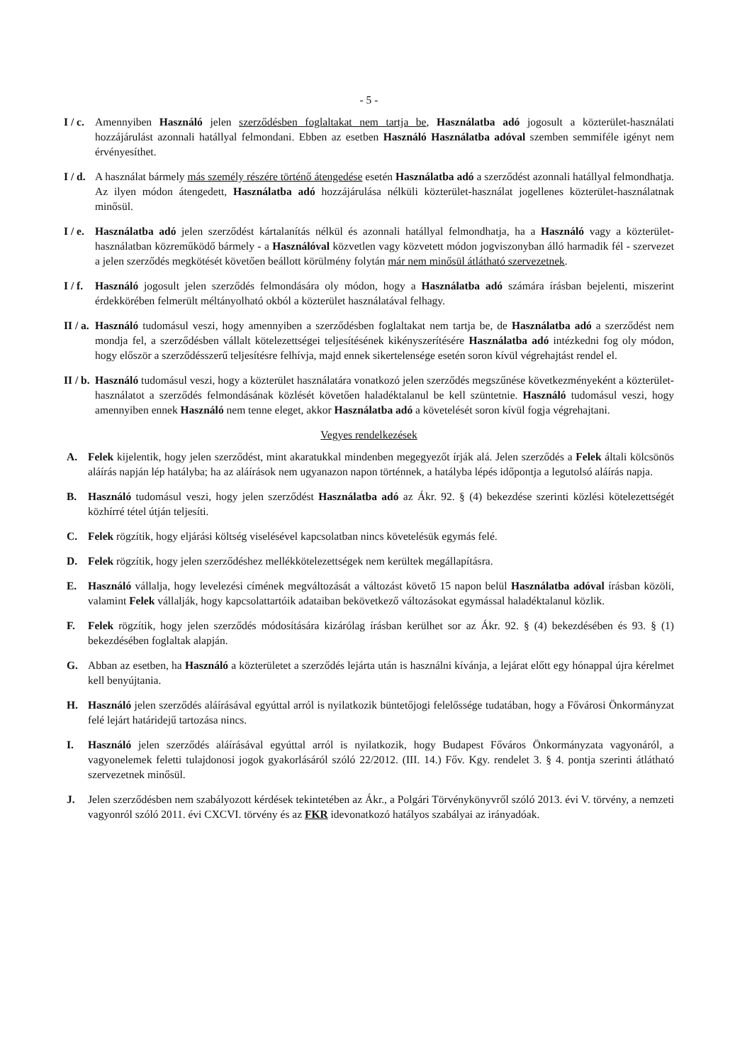- 5 -
I / c.
Amennyiben Használó jelen szerződésben foglaltakat nem tartja be, Használatba adó jogosult a közterület-használati hozzájárulást azonnali hatállyal felmondani. Ebben az esetben Használó Használatba adóval szemben semmiféle igényt nem érvényesíthet.
I / d.
A használat bármely más személy részére történő átengedése esetén Használatba adó a szerződést azonnali hatállyal felmondhatja. Az ilyen módon átengedett, Használatba adó hozzájárulása nélküli közterület-használat jogellenes közterület-használatnak minősül.
I / e.
Használatba adó jelen szerződést kártalanítás nélkül és azonnali hatállyal felmondhatja, ha a Használó vagy a közterület-használatban közreműködő bármely - a Használóval közvetlen vagy közvetett módon jogviszonyban álló harmadik fél - szervezet a jelen szerződés megkötését követően beállott körülmény folytán már nem minősül átlátható szervezetnek.
I / f.
Használó jogosult jelen szerződés felmondására oly módon, hogy a Használatba adó számára írásban bejelenti, miszerint érdekkörében felmerült méltányolható okból a közterület használatával felhagy.
II / a.
Használó tudomásul veszi, hogy amennyiben a szerződésben foglaltakat nem tartja be, de Használatba adó a szerződést nem mondja fel, a szerződésben vállalt kötelezettségei teljesítésének kikényszerítésére Használatba adó intézkedni fog oly módon, hogy először a szerződésszerű teljesítésre felhívja, majd ennek sikertelensége esetén soron kívül végrehajtást rendel el.
II / b.
Használó tudomásul veszi, hogy a közterület használatára vonatkozó jelen szerződés megszűnése következményeként a közterület-használatot a szerződés felmondásának közlését követően haladéktalanul be kell szüntetnie. Használó tudomásul veszi, hogy amennyiben ennek Használó nem tenne eleget, akkor Használatba adó a követelését soron kívül fogja végrehajtani.
Vegyes rendelkezések
A. Felek kijelentik, hogy jelen szerződést, mint akaratukkal mindenben megegyezőt írják alá. Jelen szerződés a Felek általi kölcsönös aláírás napján lép hatályba; ha az aláírások nem ugyanazon napon történnek, a hatályba lépés időpontja a legutolsó aláírás napja.
B. Használó tudomásul veszi, hogy jelen szerződést Használatba adó az Ákr. 92. § (4) bekezdése szerinti közlési kötelezettségét közhírré tétel útján teljesíti.
C. Felek rögzítik, hogy eljárási költség viselésével kapcsolatban nincs követelésük egymás felé.
D. Felek rögzítik, hogy jelen szerződéshez mellékkötelezettségek nem kerültek megállapításra.
E. Használó vállalja, hogy levelezési címének megváltozását a változást követő 15 napon belül Használatba adóval írásban közöli, valamint Felek vállalják, hogy kapcsolattartóik adataiban bekövetkező változásokat egymással haladéktalanul közlik.
F. Felek rögzítik, hogy jelen szerződés módosítására kizárólag írásban kerülhet sor az Ákr. 92. § (4) bekezdésében és 93. § (1) bekezdésében foglaltak alapján.
G. Abban az esetben, ha Használó a közterületet a szerződés lejárta után is használni kívánja, a lejárat előtt egy hónappal újra kérelmet kell benyújtania.
H. Használó jelen szerződés aláírásával egyúttal arról is nyilatkozik büntetőjogi felelőssége tudatában, hogy a Fővárosi Önkormányzat felé lejárt határidejű tartozása nincs.
I. Használó jelen szerződés aláírásával egyúttal arról is nyilatkozik, hogy Budapest Főváros Önkormányzata vagyonáról, a vagyonelemek feletti tulajdonosi jogok gyakorlásáról szóló 22/2012. (III. 14.) Főv. Kgy. rendelet 3. § 4. pontja szerinti átlátható szervezetnek minősül.
J. Jelen szerződésben nem szabályozott kérdések tekintetében az Ákr., a Polgári Törvénykönyvről szóló 2013. évi V. törvény, a nemzeti vagyonról szóló 2011. évi CXCVI. törvény és az FKR idevonatkozó hatályos szabályai az irányadóak.